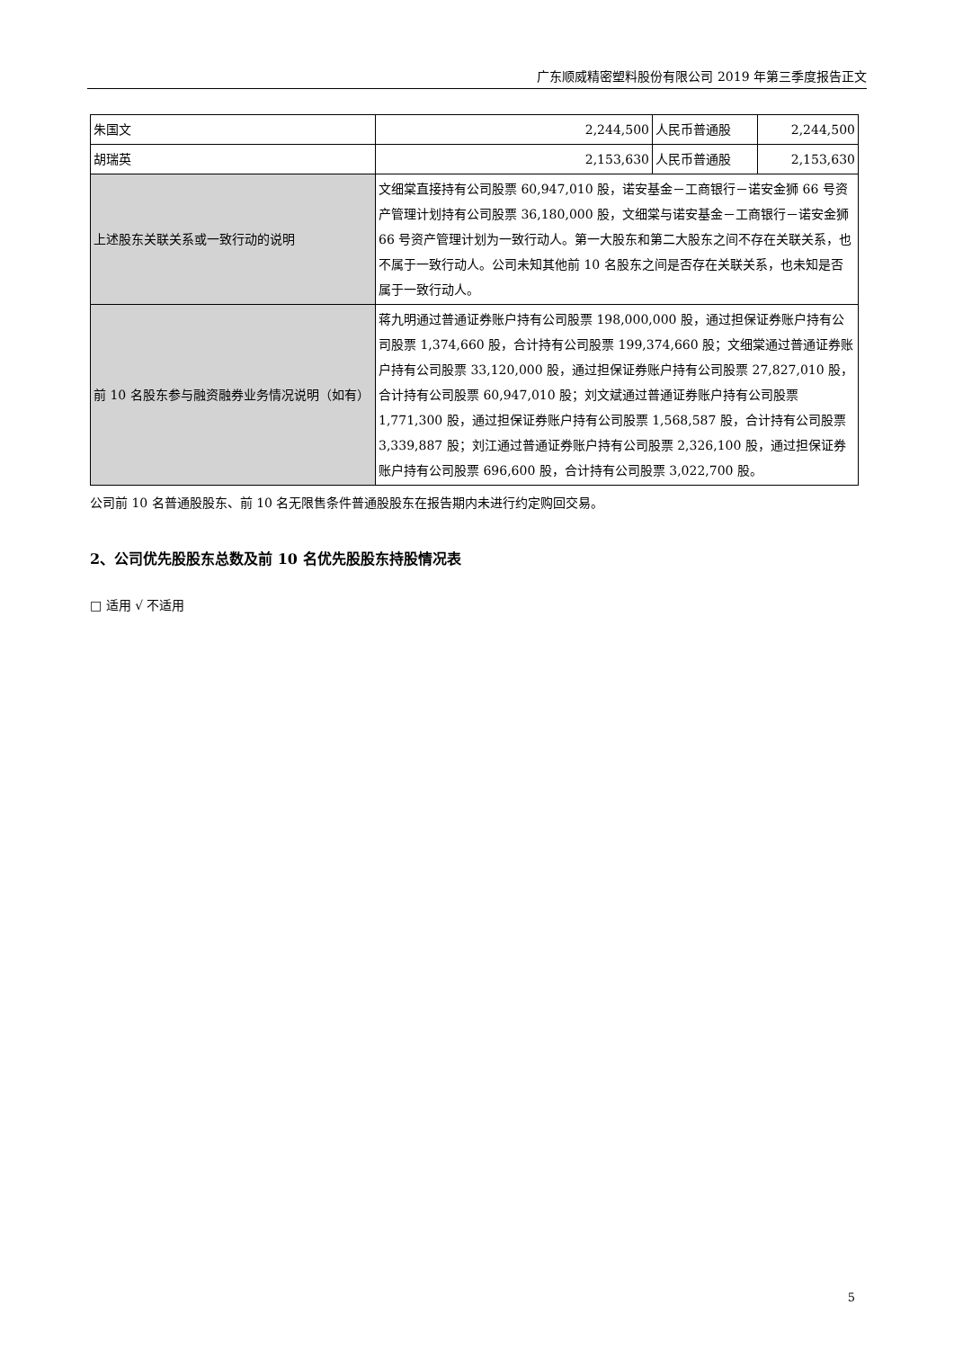广东顺威精密塑料股份有限公司 2019 年第三季度报告正文
| 朱国文 | 2,244,500 | 人民币普通股 | 2,244,500 |
| 胡瑞英 | 2,153,630 | 人民币普通股 | 2,153,630 |
| 上述股东关联关系或一致行动的说明 | 文细棠直接持有公司股票 60,947,010 股，诺安基金－工商银行－诺安金狮 66 号资产管理计划持有公司股票 36,180,000 股，文细棠与诺安基金－工商银行－诺安金狮 66 号资产管理计划为一致行动人。第一大股东和第二大股东之间不存在关联关系，也不属于一致行动人。公司未知其他前 10 名股东之间是否存在关联关系，也未知是否属于一致行动人。 | | |
| 前 10 名股东参与融资融券业务情况说明（如有） | 蒋九明通过普通证券账户持有公司股票 198,000,000 股，通过担保证券账户持有公司股票 1,374,660 股，合计持有公司股票 199,374,660 股；文细棠通过普通证券账户持有公司股票 33,120,000 股，通过担保证券账户持有公司股票 27,827,010 股，合计持有公司股票 60,947,010 股；刘文斌通过普通证券账户持有公司股票 1,771,300 股，通过担保证券账户持有公司股票 1,568,587 股，合计持有公司股票 3,339,887 股；刘江通过普通证券账户持有公司股票 2,326,100 股，通过担保证券账户持有公司股票 696,600 股，合计持有公司股票 3,022,700 股。 | | |
公司前 10 名普通股股东、前 10 名无限售条件普通股股东在报告期内未进行约定购回交易。
2、公司优先股股东总数及前 10 名优先股股东持股情况表
□ 适用 √ 不适用
5